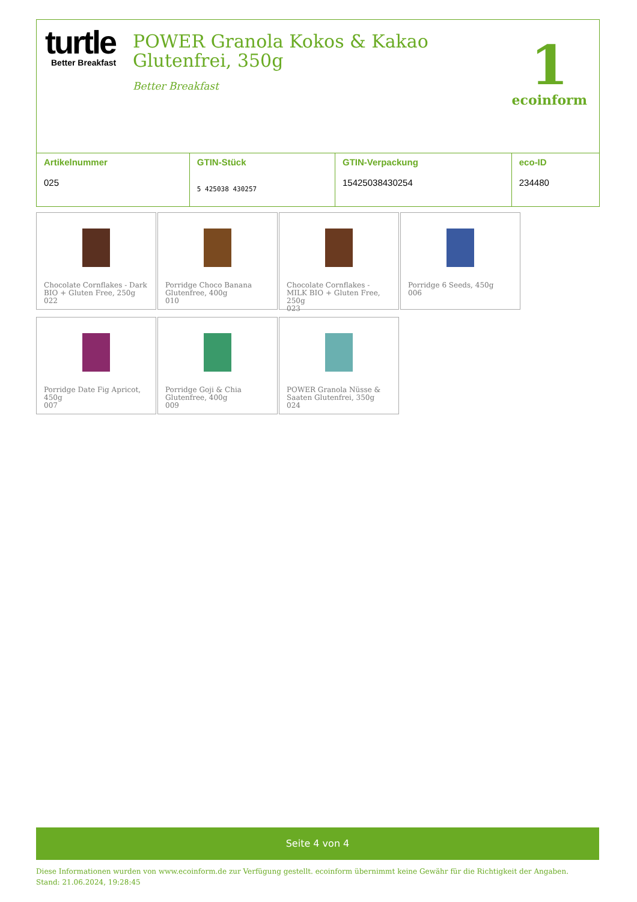turtle
Better Breakfast
POWER Granola Kokos & Kakao
Glutenfrei, 350g
Better Breakfast
1
ecoinform
| Artikelnummer 025 | GTIN-Stück 5 425038 430257 | GTIN-Verpackung 15425038430254 | eco-ID 234480 |
Chocolate Cornflakes - Dark BIO + Gluten Free, 250g
022
Porridge Choco Banana Glutenfree, 400g
010
Chocolate Cornflakes - MILK BIO + Gluten Free, 250g
023
Porridge 6 Seeds, 450g
006
Porridge Date Fig Apricot, 450g
007
Porridge Goji & Chia Glutenfree, 400g
009
POWER Granola Nüsse & Saaten Glutenfrei, 350g
024
Seite 4 von 4
Diese Informationen wurden von www.ecoinform.de zur Verfügung gestellt. ecoinform übernimmt keine Gewähr für die Richtigkeit der Angaben.
Stand: 21.06.2024, 19:28:45